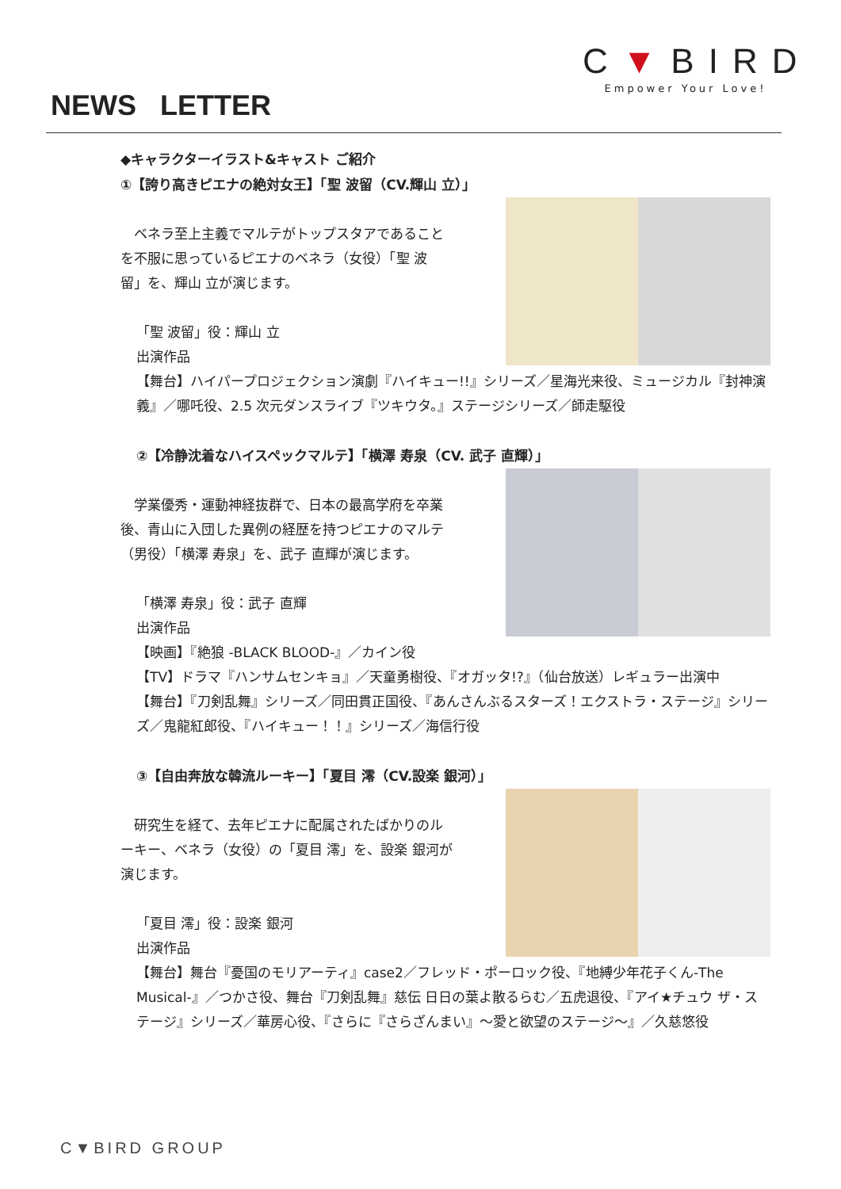C▼BIRD
Empower Your Love!
NEWS LETTER
◆キャラクターイラスト&キャスト ご紹介
①【誇り高きピエナの絶対女王】「聖 波留（CV.輝山 立）」
　ベネラ至上主義でマルテがトップスタアであることを不服に思っているピエナのベネラ（女役）「聖 波留」を、輝山 立が演じます。
「聖 波留」役：輝山 立
出演作品
【舞台】ハイパープロジェクション演劇『ハイキュー!!』シリーズ／星海光来役、ミュージカル『封神演義』／哪吒役、2.5 次元ダンスライブ『ツキウタ。』ステージシリーズ／師走駆役
②【冷静沈着なハイスペックマルテ】「横澤 寿泉（CV. 武子 直輝）」
　学業優秀・運動神経抜群で、日本の最高学府を卒業後、青山に入団した異例の経歴を持つピエナのマルテ（男役）「横澤 寿泉」を、武子 直輝が演じます。
「横澤 寿泉」役：武子 直輝
出演作品
【映画】『絶狼 -BLACK BLOOD-』／カイン役
【TV】ドラマ『ハンサムセンキョ』／天童勇樹役、『オガッタ!?』（仙台放送）レギュラー出演中
【舞台】『刀剣乱舞』シリーズ／同田貫正国役、『あんさんぶるスターズ！エクストラ・ステージ』シリーズ／鬼龍紅郎役、『ハイキュー！！』シリーズ／海信行役
③【自由奔放な韓流ルーキー】「夏目 澪（CV.設楽 銀河）」
　研究生を経て、去年ピエナに配属されたばかりのルーキー、ベネラ（女役）の「夏目 澪」を、設楽 銀河が演じます。
「夏目 澪」役：設楽 銀河
出演作品
【舞台】舞台『憂国のモリアーティ』case2／フレッド・ポーロック役、『地縛少年花子くん-The Musical-』／つかさ役、舞台『刀剣乱舞』慈伝 日日の葉よ散るらむ／五虎退役、『アイ★チュウ ザ・ステージ』シリーズ／華房心役、『さらに『さらざんまい』～愛と欲望のステージ～』／久慈悠役
C▼BIRD GROUP